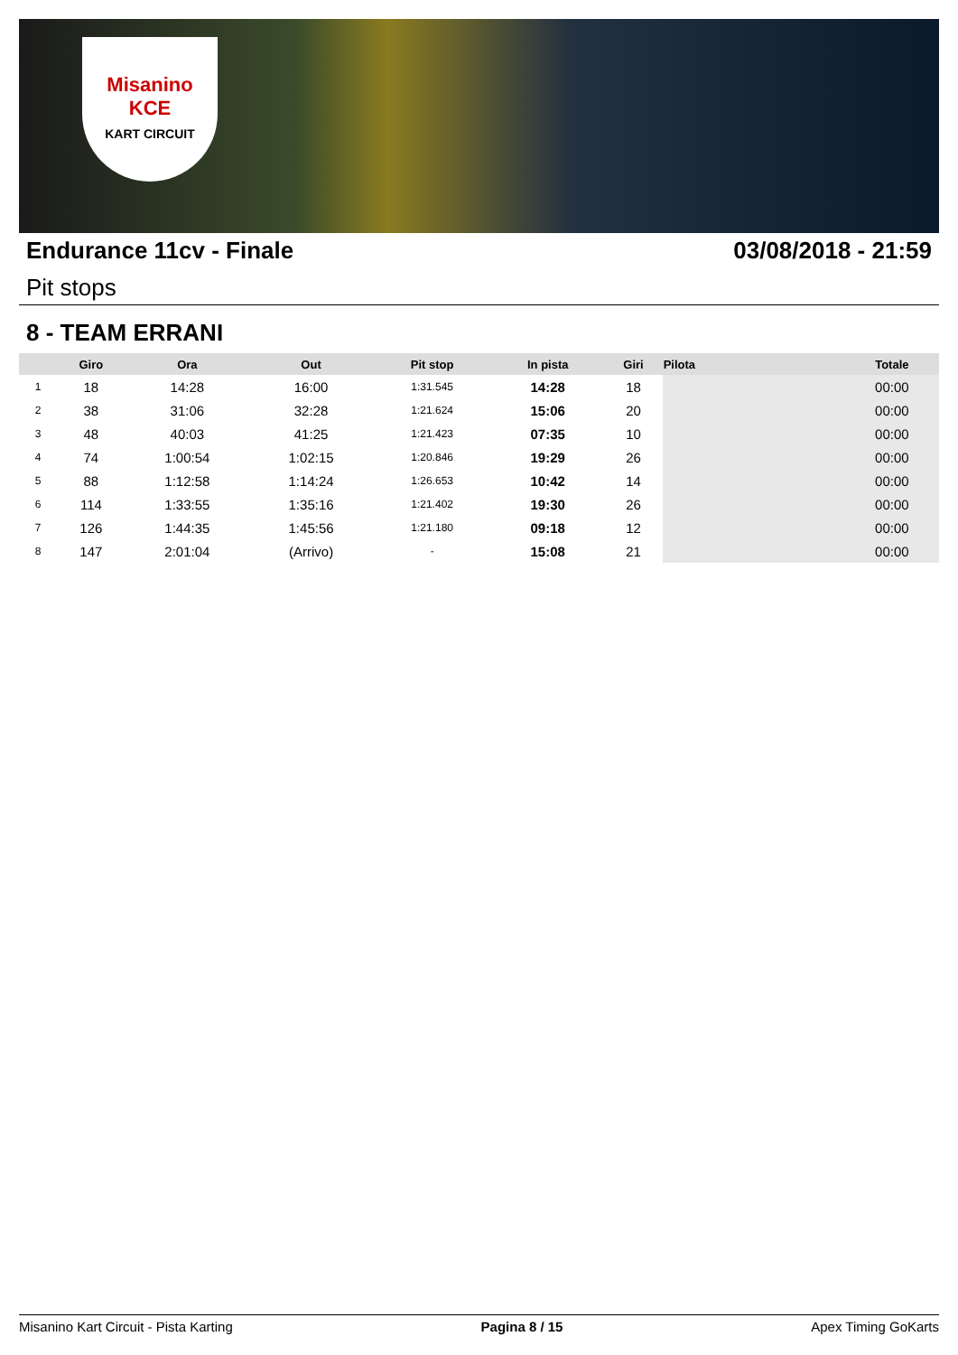Misanino
KCE
KART CIRCUIT
Endurance 11cv - Finale 03/08/2018 - 21:59
Pit stops
8 - TEAM ERRANI
| | Giro | Ora | Out | Pit stop | In pista | Giri | Pilota | Totale |
| --- | --- | --- | --- | --- | --- | --- | --- | --- |
| 1 | 18 | 14:28 | 16:00 | 1:31.545 | 14:28 | 18 | | 00:00 |
| 2 | 38 | 31:06 | 32:28 | 1:21.624 | 15:06 | 20 | | 00:00 |
| 3 | 48 | 40:03 | 41:25 | 1:21.423 | 07:35 | 10 | | 00:00 |
| 4 | 74 | 1:00:54 | 1:02:15 | 1:20.846 | 19:29 | 26 | | 00:00 |
| 5 | 88 | 1:12:58 | 1:14:24 | 1:26.653 | 10:42 | 14 | | 00:00 |
| 6 | 114 | 1:33:55 | 1:35:16 | 1:21.402 | 19:30 | 26 | | 00:00 |
| 7 | 126 | 1:44:35 | 1:45:56 | 1:21.180 | 09:18 | 12 | | 00:00 |
| 8 | 147 | 2:01:04 | (Arrivo) | - | 15:08 | 21 | | 00:00 |
Misanino Kart Circuit - Pista Karting Pagina 8 / 15 Apex Timing GoKarts